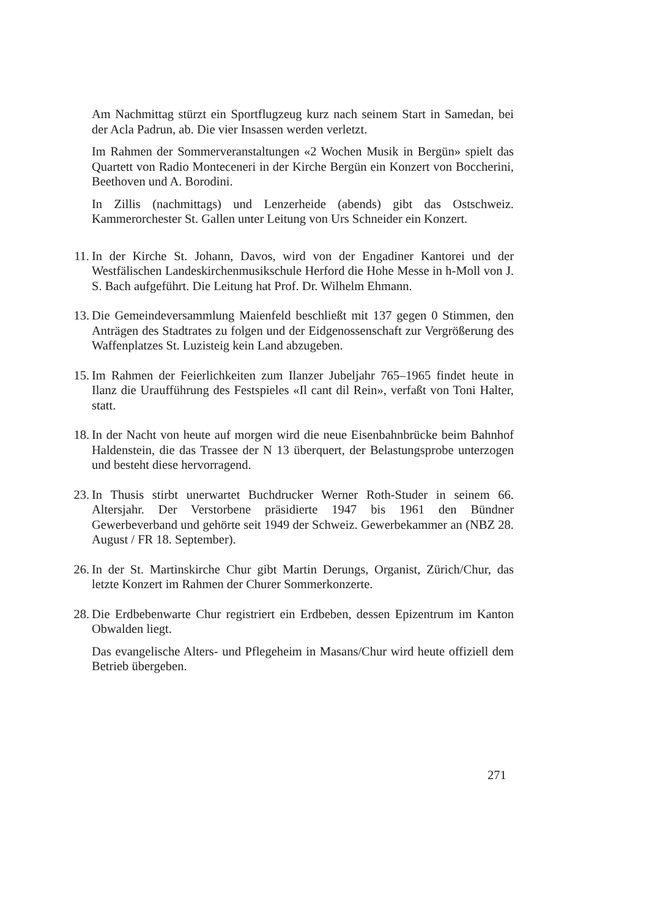Am Nachmittag stürzt ein Sportflugzeug kurz nach seinem Start in Samedan, bei der Acla Padrun, ab. Die vier Insassen werden verletzt.
Im Rahmen der Sommerveranstaltungen «2 Wochen Musik in Bergün» spielt das Quartett von Radio Monteceneri in der Kirche Bergün ein Konzert von Boccherini, Beethoven und A. Borodini.
In Zillis (nachmittags) und Lenzerheide (abends) gibt das Ostschweiz. Kammerorchester St. Gallen unter Leitung von Urs Schneider ein Konzert.
11.
In der Kirche St. Johann, Davos, wird von der Engadiner Kantorei und der Westfälischen Landeskirchenmusikschule Herford die Hohe Messe in h-Moll von J. S. Bach aufgeführt. Die Leitung hat Prof. Dr. Wilhelm Ehmann.
13.
Die Gemeindeversammlung Maienfeld beschließt mit 137 gegen 0 Stimmen, den Anträgen des Stadtrates zu folgen und der Eidgenossenschaft zur Vergrößerung des Waffenplatzes St. Luzisteig kein Land abzugeben.
15.
Im Rahmen der Feierlichkeiten zum Ilanzer Jubeljahr 765–1965 findet heute in Ilanz die Uraufführung des Festspieles «Il cant dil Rein», verfaßt von Toni Halter, statt.
18.
In der Nacht von heute auf morgen wird die neue Eisenbahnbrücke beim Bahnhof Haldenstein, die das Trassee der N 13 überquert, der Belastungsprobe unterzogen und besteht diese hervorragend.
23.
In Thusis stirbt unerwartet Buchdrucker Werner Roth-Studer in seinem 66. Altersjahr. Der Verstorbene präsidierte 1947 bis 1961 den Bündner Gewerbeverband und gehörte seit 1949 der Schweiz. Gewerbekammer an (NBZ 28. August / FR 18. September).
26.
In der St. Martinskirche Chur gibt Martin Derungs, Organist, Zürich/Chur, das letzte Konzert im Rahmen der Churer Sommerkonzerte.
28.
Die Erdbebenwarte Chur registriert ein Erdbeben, dessen Epizentrum im Kanton Obwalden liegt.
Das evangelische Alters- und Pflegeheim in Masans/Chur wird heute offiziell dem Betrieb übergeben.
271